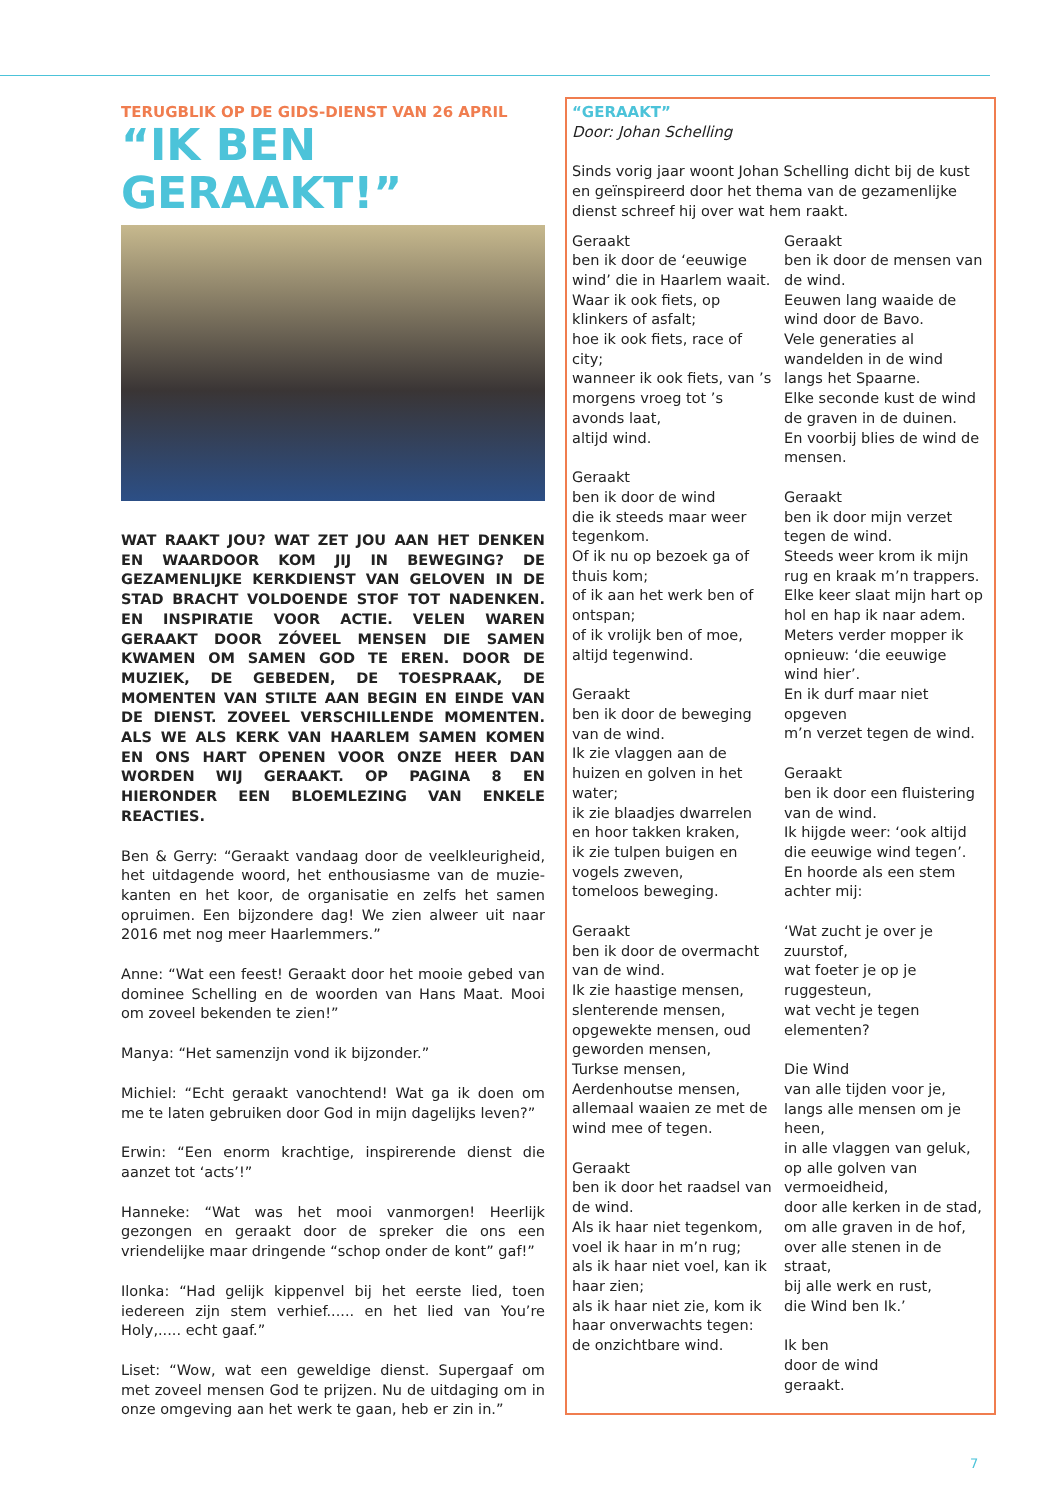TERUGBLIK OP DE GIDS-DIENST VAN 26 APRIL
“IK BEN GERAAKT!”
WAT RAAKT JOU? WAT ZET JOU AAN HET DENKEN EN WAARDOOR KOM JIJ IN BEWEGING? DE GEZAMENLIJKE KERKDIENST VAN GELOVEN IN DE STAD BRACHT VOLDOENDE STOF TOT NADENKEN. EN INSPIRATIE VOOR ACTIE. VELEN WAREN GERAAKT DOOR ZÓVEEL MENSEN DIE SAMEN KWAMEN OM SAMEN GOD TE EREN. DOOR DE MUZIEK, DE GEBEDEN, DE TOESPRAAK, DE MOMENTEN VAN STILTE AAN BEGIN EN EINDE VAN DE DIENST. ZOVEEL VERSCHILLENDE MOMENTEN. ALS WE ALS KERK VAN HAARLEM SAMEN KOMEN EN ONS HART OPENEN VOOR ONZE HEER DAN WORDEN WIJ GERAAKT. OP PAGINA 8 EN HIERONDER EEN BLOEMLEZING VAN ENKELE REACTIES.
Ben & Gerry: “Geraakt vandaag door de veelkleurigheid, het uitdagende woord, het enthousiasme van de muzie-kanten en het koor, de organisatie en zelfs het samen opruimen. Een bijzondere dag! We zien alweer uit naar 2016 met nog meer Haarlemmers.”
Anne: “Wat een feest! Geraakt door het mooie gebed van dominee Schelling en de woorden van Hans Maat. Mooi om zoveel bekenden te zien!”
Manya: “Het samenzijn vond ik bijzonder.”
Michiel: “Echt geraakt vanochtend! Wat ga ik doen om me te laten gebruiken door God in mijn dagelijks leven?”
Erwin: “Een enorm krachtige, inspirerende dienst die aanzet tot ‘acts’!”
Hanneke: “Wat was het mooi vanmorgen! Heerlijk gezongen en geraakt door de spreker die ons een vriendelijke maar dringende “schop onder de kont” gaf!”
Ilonka: “Had gelijk kippenvel bij het eerste lied, toen iedereen zijn stem verhief...... en het lied van You’re Holy,..... echt gaaf.”
Liset: “Wow, wat een geweldige dienst. Supergaaf om met zoveel mensen God te prijzen. Nu de uitdaging om in onze omgeving aan het werk te gaan, heb er zin in.”
“GERAAKT”
Door: Johan Schelling
Sinds vorig jaar woont Johan Schelling dicht bij de kust en geïnspireerd door het thema van de gezamenlijke dienst schreef hij over wat hem raakt.
Geraakt
ben ik door de ‘eeuwige wind’ die in Haarlem waait.
Waar ik ook fiets, op klinkers of asfalt;
hoe ik ook fiets, race of city;
wanneer ik ook fiets, van ’s morgens vroeg tot ’s avonds laat,
altijd wind.
Geraakt
ben ik door de wind
die ik steeds maar weer tegenkom.
Of ik nu op bezoek ga of thuis kom;
of ik aan het werk ben of ontspan;
of ik vrolijk ben of moe,
altijd tegenwind.
Geraakt
ben ik door de beweging van de wind.
Ik zie vlaggen aan de huizen en golven in het water;
ik zie blaadjes dwarrelen en hoor takken kraken,
ik zie tulpen buigen en vogels zweven,
tomeloos beweging.
Geraakt
ben ik door de overmacht van de wind.
Ik zie haastige mensen,
slenterende mensen,
opgewekte mensen, oud geworden mensen,
Turkse mensen,
Aerdenhoutse mensen,
allemaal waaien ze met de wind mee of tegen.
Geraakt
ben ik door het raadsel van de wind.
Als ik haar niet tegenkom, voel ik haar in m’n rug;
als ik haar niet voel, kan ik haar zien;
als ik haar niet zie, kom ik haar onverwachts tegen:
de onzichtbare wind.
Geraakt
ben ik door de mensen van de wind.
Eeuwen lang waaide de wind door de Bavo.
Vele generaties al wandelden in de wind langs het Spaarne.
Elke seconde kust de wind de graven in de duinen.
En voorbij blies de wind de mensen.
Geraakt
ben ik door mijn verzet tegen de wind.
Steeds weer krom ik mijn rug en kraak m’n trappers.
Elke keer slaat mijn hart op hol en hap ik naar adem.
Meters verder mopper ik opnieuw: ‘die eeuwige wind hier’.
En ik durf maar niet opgeven
m’n verzet tegen de wind.
Geraakt
ben ik door een fluistering van de wind.
Ik hijgde weer: ‘ook altijd die eeuwige wind tegen’.
En hoorde als een stem achter mij:
‘Wat zucht je over je zuurstof,
wat foeter je op je ruggesteun,
wat vecht je tegen elementen?
Die Wind
van alle tijden voor je,
langs alle mensen om je heen,
in alle vlaggen van geluk,
op alle golven van vermoeidheid,
door alle kerken in de stad,
om alle graven in de hof,
over alle stenen in de straat,
bij alle werk en rust,
die Wind ben Ik.’
Ik ben
door de wind
geraakt.
7